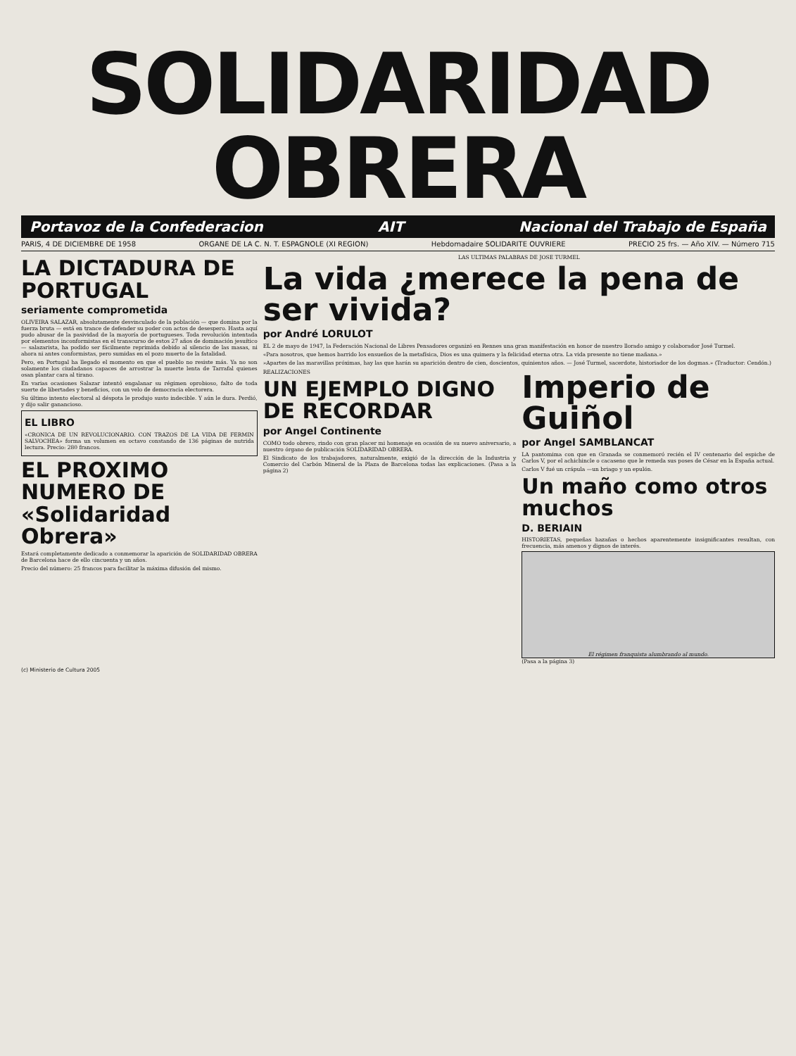SOLIDARIDAD OBRERA
Portavoz de la Confederacion AIT Nacional del Trabajo de España
PARIS, 4 DE DICIEMBRE DE 1958 ORGANE DE LA C. N. T. ESPAGNOLE (XI REGION) Hebdomadaire SOLIDARITE OUVRIERE PRECIO 25 frs. — Año XIV. — Número 715
LA DICTADURA DE PORTUGAL
seriamente comprometida
OLIVEIRA SALAZAR, absolutamente desvinculado de la población — que domina por la fuerza bruta — está en trance de defender su poder con actos de desespero. Hasta aquí pudo abusar de la pasividad de la mayoría de portugueses. Toda revolución intentada por elementos inconformistas en el transcurso de estos 27 años de dominación jesuítico — salazarista, ha podido ser fácilmente reprimida debido al silencio de las masas, ni ahora ni antes conformistas, pero sumidas en el pozo muerto de la fatalidad.
Pero, en Portugal ha llegado el momento en que el pueblo no resiste más. Ya no son solamente los ciudadanos capaces de arrostrar la muerte lenta de Tarrafal quienes osan plantar cara al tirano.
En varias ocasiones Salazar intentó engalanar su régimen oprobioso, falto de toda suerte de libertades y beneficios, con un velo de democracia electorera.
Su último intento electoral al déspota le produjo susto indecible. Y aún le dura. Perdió, y dijo salir ganancioso.
EL LIBRO
«CRONICA DE UN REVOLUCIONARIO. CON TRAZOS DE LA VIDA DE FERMIN SALVOCHEA» forma un volumen en octavo constando de 136 páginas de nutrida lectura. Precio: 280 francos.
EL PROXIMO NUMERO DE «Solidaridad Obrera»
Estará completamente dedicado a conmemorar la aparición de SOLIDARIDAD OBRERA de Barcelona hace de ello cincuenta y un años.
Precio del número: 25 francos para facilitar la máxima difusión del mismo.
LAS ULTIMAS PALABRAS DE JOSE TURMEL
La vida ¿merece la pena de ser vivida?
por André LORULOT
EL 2 de mayo de 1947, la Federación Nacional de Libres Pensadores organizó en Rennes una gran manifestación en honor de nuestro llorado amigo y colaborador José Turmel.
«Para nosotros, que hemos barrido los ensueños de la metafísica, Dios es una quimera y la felicidad eterna otra. La vida presente no tiene mañana.»
»Apartes de las maravillas próximas, hay las que harán su aparición dentro de cien, doscientos, quinientos años. — José Turmel, sacerdote, historiador de los dogmas.» (Traductor: Cendón.)
REALIZACIONES
UN EJEMPLO DIGNO DE RECORDAR
por Angel Continente
COMO todo obrero, rindo con gran placer mi homenaje en ocasión de su nuevo aniversario, a nuestro órgano de publicación SOLIDARIDAD OBRERA.
El Sindicato de los trabajadores, naturalmente, exigió de la dirección de la Industria y Comercio del Carbón Mineral de la Plaza de Barcelona todas las explicaciones. (Pasa a la página 2)
Imperio de Guiñol
por Angel SAMBLANCAT
LA pantomima con que en Granada se conmemoró recién el IV centenario del espiche de Carlos V, por el achichincle o cacaseno que le remeda sus poses de César en la España actual.
Carlos V fué un crápula —un briago y un epulón.
Un maño como otros muchos
D. BERIAIN
HISTORIETAS, pequeñas hazañas o hechos aparentemente insignificantes resultan, con frecuencia, más amenos y dignos de interés.
El régimen franquista alumbrando al mundo.
(Pasa a la página 3)
(c) Ministerio de Cultura 2005